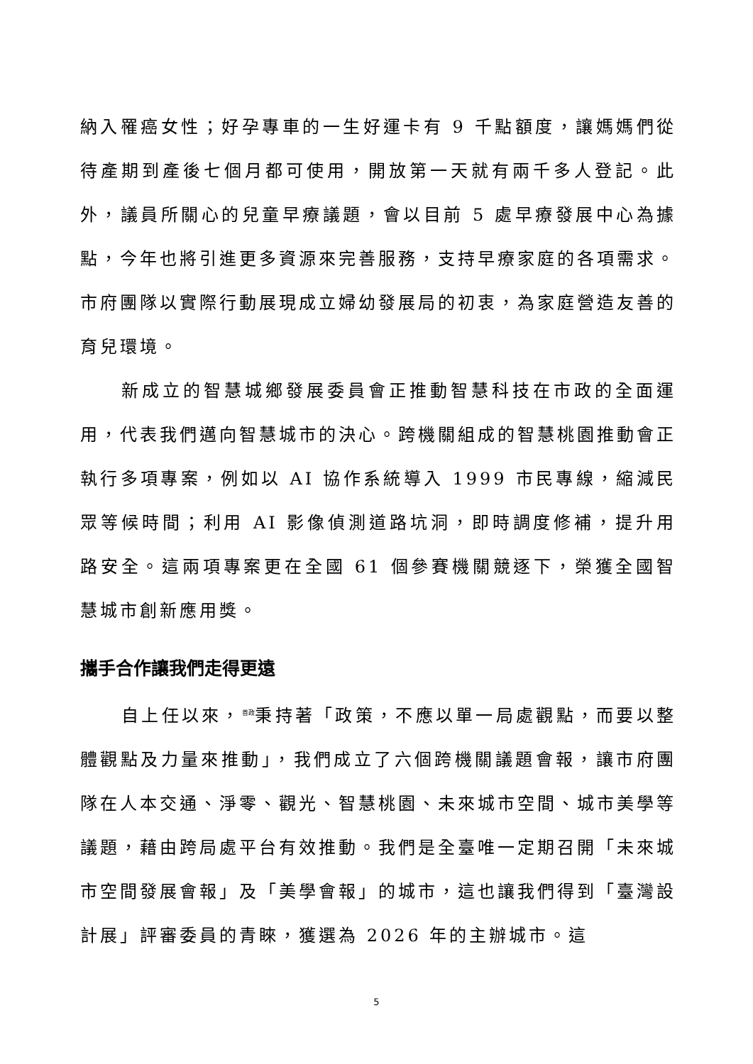納入罹癌女性；好孕專車的一生好運卡有 9 千點額度，讓媽媽們從待產期到產後七個月都可使用，開放第一天就有兩千多人登記。此外，議員所關心的兒童早療議題，會以目前 5 處早療發展中心為據點，今年也將引進更多資源來完善服務，支持早療家庭的各項需求。市府團隊以實際行動展現成立婦幼發展局的初衷，為家庭營造友善的育兒環境。
新成立的智慧城鄉發展委員會正推動智慧科技在市政的全面運用，代表我們邁向智慧城市的決心。跨機關組成的智慧桃園推動會正執行多項專案，例如以 AI 協作系統導入 1999 市民專線，縮減民眾等候時間；利用 AI 影像偵測道路坑洞，即時調度修補，提升用路安全。這兩項專案更在全國 61 個參賽機關競逐下，榮獲全國智慧城市創新應用獎。
攜手合作讓我們走得更遠
自上任以來，<sup>善政</sup>秉持著「政策，不應以單一局處觀點，而要以整體觀點及力量來推動」，我們成立了六個跨機關議題會報，讓市府團隊在人本交通、淨零、觀光、智慧桃園、未來城市空間、城市美學等議題，藉由跨局處平台有效推動。我們是全臺唯一定期召開「未來城市空間發展會報」及「美學會報」的城市，這也讓我們得到「臺灣設計展」評審委員的青睞，獲選為 2026 年的主辦城市。這
5